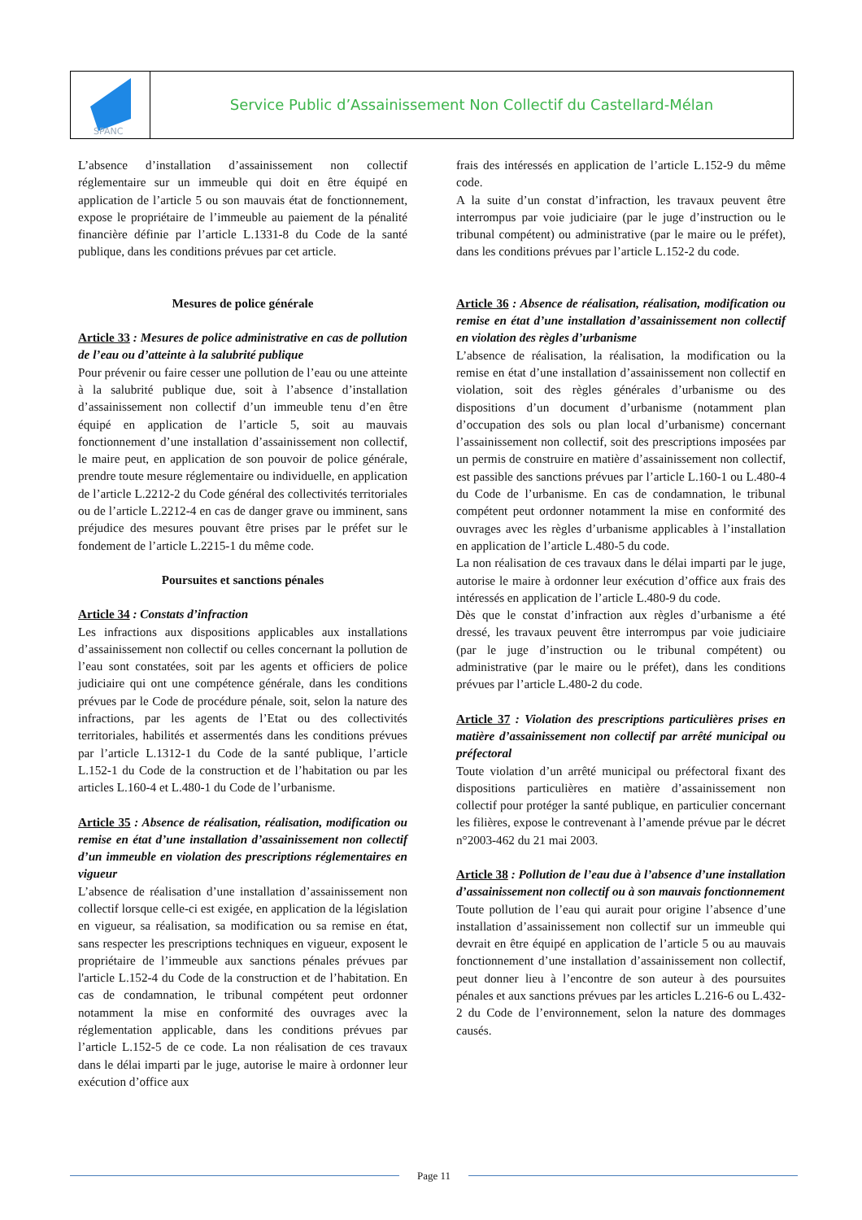SPANC
Service Public d’Assainissement Non Collectif du Castellard-Mélan
L’absence d’installation d’assainissement non collectif réglementaire sur un immeuble qui doit en être équipé en application de l’article 5 ou son mauvais état de fonctionnement, expose le propriétaire de l’immeuble au paiement de la pénalité financière définie par l’article L.1331-8 du Code de la santé publique, dans les conditions prévues par cet article.
Mesures de police générale
Article 33 : Mesures de police administrative en cas de pollution de l’eau ou d’atteinte à la salubrité publique
Pour prévenir ou faire cesser une pollution de l’eau ou une atteinte à la salubrité publique due, soit à l’absence d’installation d’assainissement non collectif d’un immeuble tenu d’en être équipé en application de l’article 5, soit au mauvais fonctionnement d’une installation d’assainissement non collectif, le maire peut, en application de son pouvoir de police générale, prendre toute mesure réglementaire ou individuelle, en application de l’article L.2212-2 du Code général des collectivités territoriales ou de l’article L.2212-4 en cas de danger grave ou imminent, sans préjudice des mesures pouvant être prises par le préfet sur le fondement de l’article L.2215-1 du même code.
Poursuites et sanctions pénales
Article 34 : Constats d’infraction
Les infractions aux dispositions applicables aux installations d’assainissement non collectif ou celles concernant la pollution de l’eau sont constatées, soit par les agents et officiers de police judiciaire qui ont une compétence générale, dans les conditions prévues par le Code de procédure pénale, soit, selon la nature des infractions, par les agents de l’Etat ou des collectivités territoriales, habilités et assermentés dans les conditions prévues par l’article L.1312-1 du Code de la santé publique, l’article L.152-1 du Code de la construction et de l’habitation ou par les articles L.160-4 et L.480-1 du Code de l’urbanisme.
Article 35 : Absence de réalisation, réalisation, modification ou remise en état d’une installation d’assainissement non collectif d’un immeuble en violation des prescriptions réglementaires en vigueur
L’absence de réalisation d’une installation d’assainissement non collectif lorsque celle-ci est exigée, en application de la législation en vigueur, sa réalisation, sa modification ou sa remise en état, sans respecter les prescriptions techniques en vigueur, exposent le propriétaire de l’immeuble aux sanctions pénales prévues par l'article L.152-4 du Code de la construction et de l’habitation. En cas de condamnation, le tribunal compétent peut ordonner notamment la mise en conformité des ouvrages avec la réglementation applicable, dans les conditions prévues par l’article L.152-5 de ce code. La non réalisation de ces travaux dans le délai imparti par le juge, autorise le maire à ordonner leur exécution d’office aux
frais des intéressés en application de l’article L.152-9 du même code.
A la suite d’un constat d’infraction, les travaux peuvent être interrompus par voie judiciaire (par le juge d’instruction ou le tribunal compétent) ou administrative (par le maire ou le préfet), dans les conditions prévues par l’article L.152-2 du code.
Article 36 : Absence de réalisation, réalisation, modification ou remise en état d’une installation d’assainissement non collectif en violation des règles d’urbanisme
L’absence de réalisation, la réalisation, la modification ou la remise en état d’une installation d’assainissement non collectif en violation, soit des règles générales d’urbanisme ou des dispositions d’un document d’urbanisme (notamment plan d’occupation des sols ou plan local d’urbanisme) concernant l’assainissement non collectif, soit des prescriptions imposées par un permis de construire en matière d’assainissement non collectif, est passible des sanctions prévues par l’article L.160-1 ou L.480-4 du Code de l’urbanisme. En cas de condamnation, le tribunal compétent peut ordonner notamment la mise en conformité des ouvrages avec les règles d’urbanisme applicables à l’installation en application de l’article L.480-5 du code.
La non réalisation de ces travaux dans le délai imparti par le juge, autorise le maire à ordonner leur exécution d’office aux frais des intéressés en application de l’article L.480-9 du code.
Dès que le constat d’infraction aux règles d’urbanisme a été dressé, les travaux peuvent être interrompus par voie judiciaire (par le juge d’instruction ou le tribunal compétent) ou administrative (par le maire ou le préfet), dans les conditions prévues par l’article L.480-2 du code.
Article 37 : Violation des prescriptions particulières prises en matière d’assainissement non collectif par arrêté municipal ou préfectoral
Toute violation d’un arrêté municipal ou préfectoral fixant des dispositions particulières en matière d’assainissement non collectif pour protéger la santé publique, en particulier concernant les filières, expose le contrevenant à l’amende prévue par le décret n°2003-462 du 21 mai 2003.
Article 38 : Pollution de l’eau due à l’absence d’une installation d’assainissement non collectif ou à son mauvais fonctionnement
Toute pollution de l’eau qui aurait pour origine l’absence d’une installation d’assainissement non collectif sur un immeuble qui devrait en être équipé en application de l’article 5 ou au mauvais fonctionnement d’une installation d’assainissement non collectif, peut donner lieu à l’encontre de son auteur à des poursuites pénales et aux sanctions prévues par les articles L.216-6 ou L.432-2 du Code de l’environnement, selon la nature des dommages causés.
Page 11